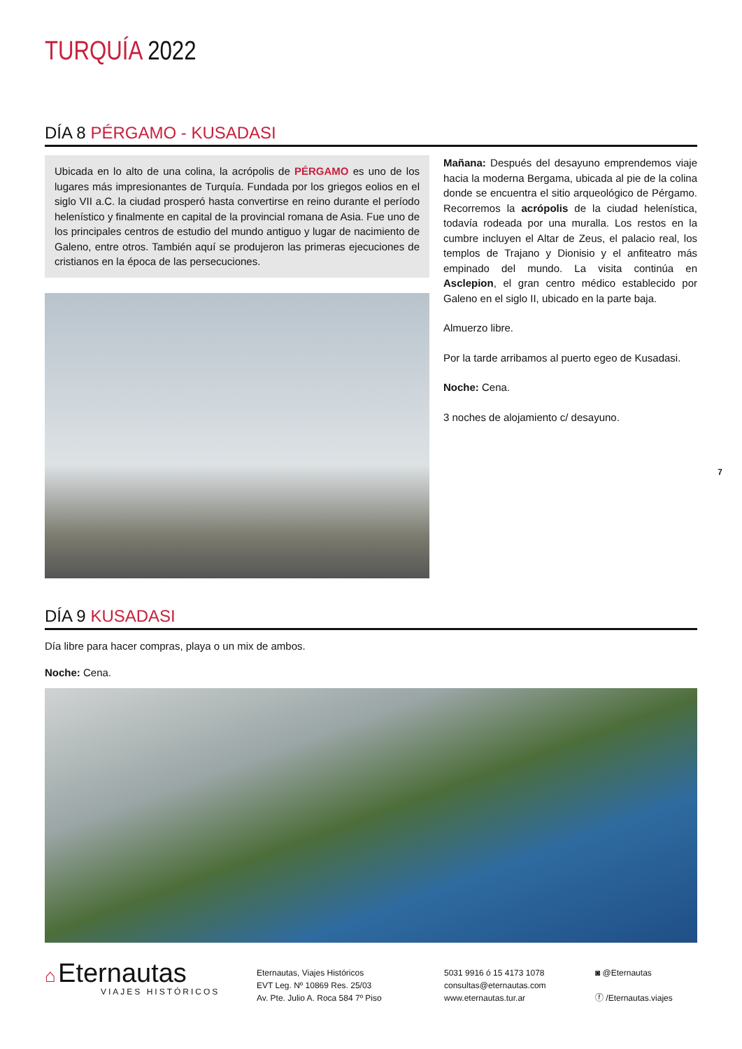TURQUÍA 2022
DÍA 8 PÉRGAMO - KUSADASI
Ubicada en lo alto de una colina, la acrópolis de PÉRGAMO es uno de los lugares más impresionantes de Turquía. Fundada por los griegos eolios en el siglo VII a.C. la ciudad prosperó hasta convertirse en reino durante el período helenístico y finalmente en capital de la provincial romana de Asia. Fue uno de los principales centros de estudio del mundo antiguo y lugar de nacimiento de Galeno, entre otros. También aquí se produjeron las primeras ejecuciones de cristianos en la época de las persecuciones.
Mañana: Después del desayuno emprendemos viaje hacia la moderna Bergama, ubicada al pie de la colina donde se encuentra el sitio arqueológico de Pérgamo. Recorremos la acrópolis de la ciudad helenística, todavía rodeada por una muralla. Los restos en la cumbre incluyen el Altar de Zeus, el palacio real, los templos de Trajano y Dionisio y el anfiteatro más empinado del mundo. La visita continúa en Asclepion, el gran centro médico establecido por Galeno en el siglo II, ubicado en la parte baja.
Almuerzo libre.
Por la tarde arribamos al puerto egeo de Kusadasi.
Noche: Cena.
3 noches de alojamiento c/ desayuno.
7
DÍA 9 KUSADASI
Día libre para hacer compras, playa o un mix de ambos.
Noche: Cena.
⌂ Eternautas
VIAJES HISTÓRICOS
Eternautas, Viajes Históricos
EVT Leg. Nº 10869 Res. 25/03
Av. Pte. Julio A. Roca 584 7º Piso
5031 9916 ó 15 4173 1078
consultas@eternautas.com
www.eternautas.tur.ar
◙ @Eternautas
ⓕ /Eternautas.viajes